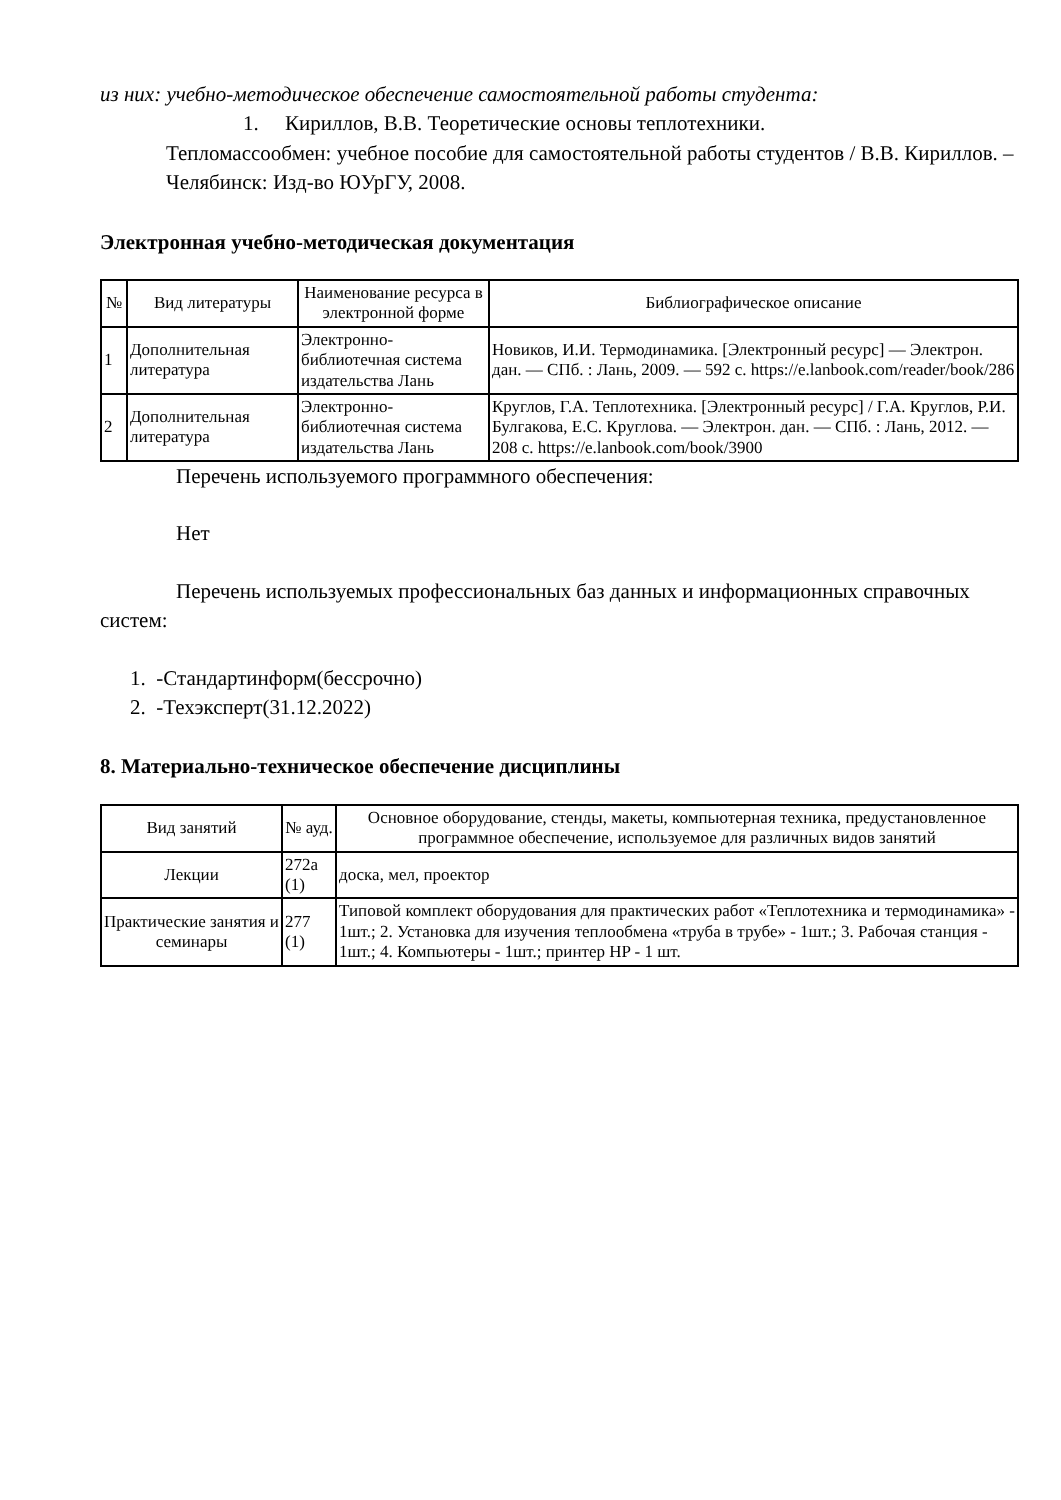из них: учебно-методическое обеспечение самостоятельной работы студента:
1. Кириллов, В.В. Теоретические основы теплотехники.
Тепломассообмен: учебное пособие для самостоятельной работы студентов / В.В. Кириллов. – Челябинск: Изд-во ЮУрГУ, 2008.
Электронная учебно-методическая документация
| № | Вид литературы | Наименование ресурса в электронной форме | Библиографическое описание |
| --- | --- | --- | --- |
| 1 | Дополнительная литература | Электронно-библиотечная система издательства Лань | Новиков, И.И. Термодинамика. [Электронный ресурс] — Электрон. дан. — СПб. : Лань, 2009. — 592 с. https://e.lanbook.com/reader/book/286 |
| 2 | Дополнительная литература | Электронно-библиотечная система издательства Лань | Круглов, Г.А. Теплотехника. [Электронный ресурс] / Г.А. Круглов, Р.И. Булгакова, Е.С. Круглова. — Электрон. дан. — СПб. : Лань, 2012. — 208 с. https://e.lanbook.com/book/3900 |
Перечень используемого программного обеспечения:
Нет
Перечень используемых профессиональных баз данных и информационных справочных систем:
1. -Стандартинформ(бессрочно)
2. -Техэксперт(31.12.2022)
8. Материально-техническое обеспечение дисциплины
| Вид занятий | № ауд. | Основное оборудование, стенды, макеты, компьютерная техника, предустановленное программное обеспечение, используемое для различных видов занятий |
| --- | --- | --- |
| Лекции | 272а (1) | доска, мел, проектор |
| Практические занятия и семинары | 277 (1) | Типовой комплект оборудования для практических работ «Теплотехника и термодинамика» - 1шт.; 2. Установка для изучения теплообмена «труба в трубе» - 1шт.; 3. Рабочая станция - 1шт.; 4. Компьютеры - 1шт.; принтер HP - 1 шт. |